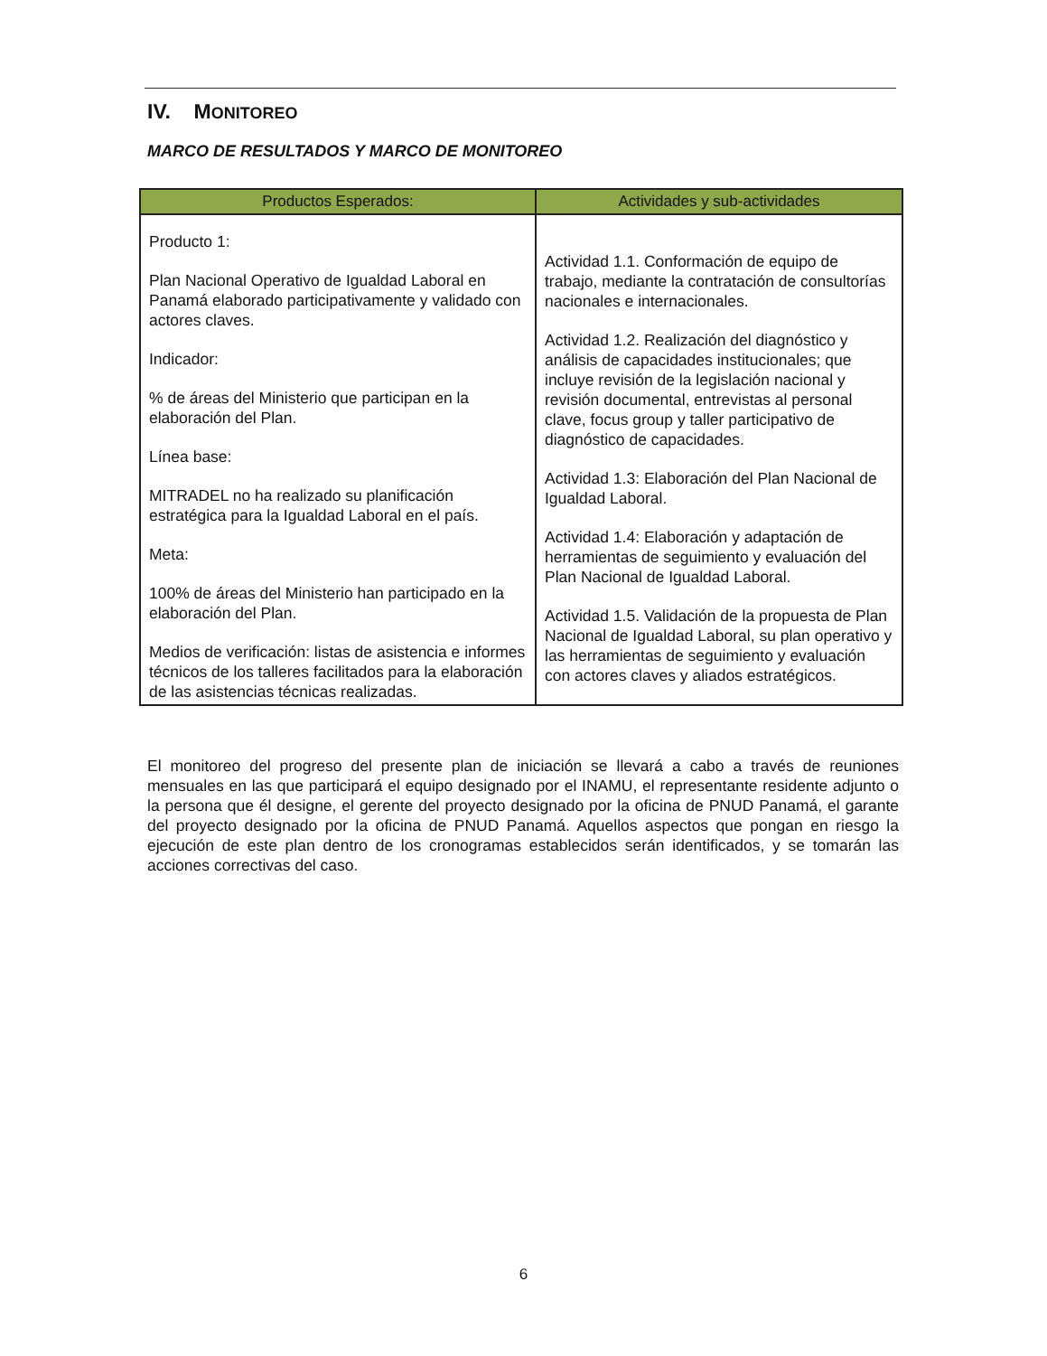IV. MONITOREO
MARCO DE RESULTADOS Y MARCO DE MONITOREO
| Productos Esperados: | Actividades y sub-actividades |
| --- | --- |
| Producto 1: Plan Nacional Operativo de Igualdad Laboral en Panamá elaborado participativamente y validado con actores claves. Indicador: % de áreas del Ministerio que participan en la elaboración del Plan. Línea base: MITRADEL no ha realizado su planificación estratégica para la Igualdad Laboral en el país. Meta: 100% de áreas del Ministerio han participado en la elaboración del Plan. Medios de verificación: listas de asistencia e informes técnicos de los talleres facilitados para la elaboración de las asistencias técnicas realizadas. | Actividad 1.1. Conformación de equipo de trabajo, mediante la contratación de consultorías nacionales e internacionales. Actividad 1.2. Realización del diagnóstico y análisis de capacidades institucionales; que incluye revisión de la legislación nacional y revisión documental, entrevistas al personal clave, focus group y taller participativo de diagnóstico de capacidades. Actividad 1.3: Elaboración del Plan Nacional de Igualdad Laboral. Actividad 1.4: Elaboración y adaptación de herramientas de seguimiento y evaluación del Plan Nacional de Igualdad Laboral. Actividad 1.5. Validación de la propuesta de Plan Nacional de Igualdad Laboral, su plan operativo y las herramientas de seguimiento y evaluación con actores claves y aliados estratégicos. |
El monitoreo del progreso del presente plan de iniciación se llevará a cabo a través de reuniones mensuales en las que participará el equipo designado por el INAMU, el representante residente adjunto o la persona que él designe, el gerente del proyecto designado por la oficina de PNUD Panamá, el garante del proyecto designado por la oficina de PNUD Panamá. Aquellos aspectos que pongan en riesgo la ejecución de este plan dentro de los cronogramas establecidos serán identificados, y se tomarán las acciones correctivas del caso.
6